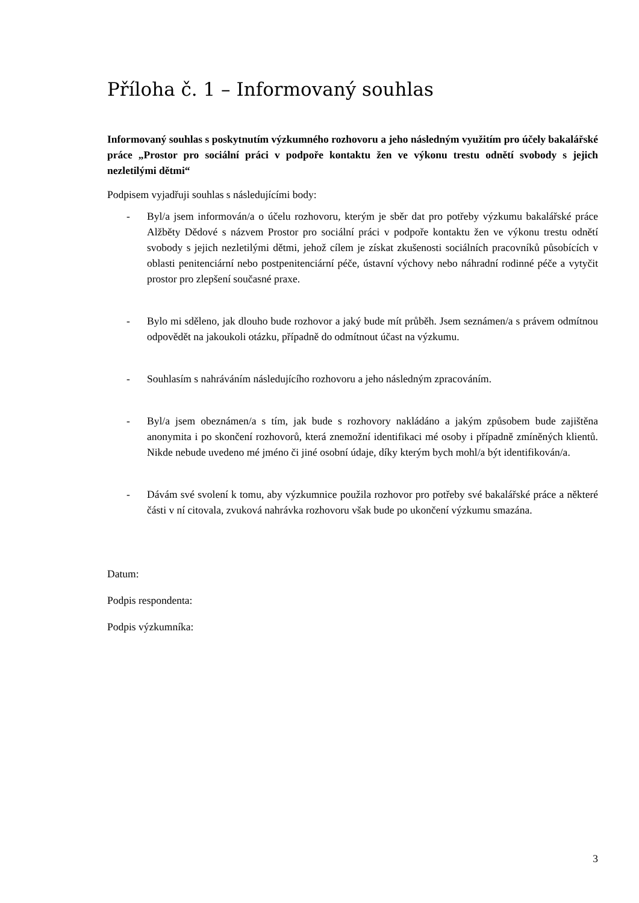Příloha č. 1 – Informovaný souhlas
Informovaný souhlas s poskytnutím výzkumného rozhovoru a jeho následným využitím pro účely bakalářské práce „Prostor pro sociální práci v podpoře kontaktu žen ve výkonu trestu odnětí svobody s jejich nezletilými dětmi“
Podpisem vyjadřuji souhlas s následujícími body:
- Byl/a jsem informován/a o účelu rozhovoru, kterým je sběr dat pro potřeby výzkumu bakalářské práce Alžběty Dědové s názvem Prostor pro sociální práci v podpoře kontaktu žen ve výkonu trestu odnětí svobody s jejich nezletilými dětmi, jehož cílem je získat zkušenosti sociálních pracovníků působících v oblasti penitenciární nebo postpenitenciární péče, ústavní výchovy nebo náhradní rodinné péče a vytyčit prostor pro zlepšení současné praxe.
- Bylo mi sděleno, jak dlouho bude rozhovor a jaký bude mít průběh. Jsem seznámen/a s právem odmítnou odpovědět na jakoukoli otázku, případně do odmítnout účast na výzkumu.
- Souhlasím s nahráváním následujícího rozhovoru a jeho následným zpracováním.
- Byl/a jsem obeznámen/a s tím, jak bude s rozhovory nakládáno a jakým způsobem bude zajištěna anonymita i po skončení rozhovorů, která znemožní identifikaci mé osoby i případně zmíněných klientů. Nikde nebude uvedeno mé jméno či jiné osobní údaje, díky kterým bych mohl/a být identifikován/a.
- Dávám své svolení k tomu, aby výzkumnice použila rozhovor pro potřeby své bakalářské práce a některé části v ní citovala, zvuková nahrávka rozhovoru však bude po ukončení výzkumu smazána.
Datum:
Podpis respondenta:
Podpis výzkumníka:
3